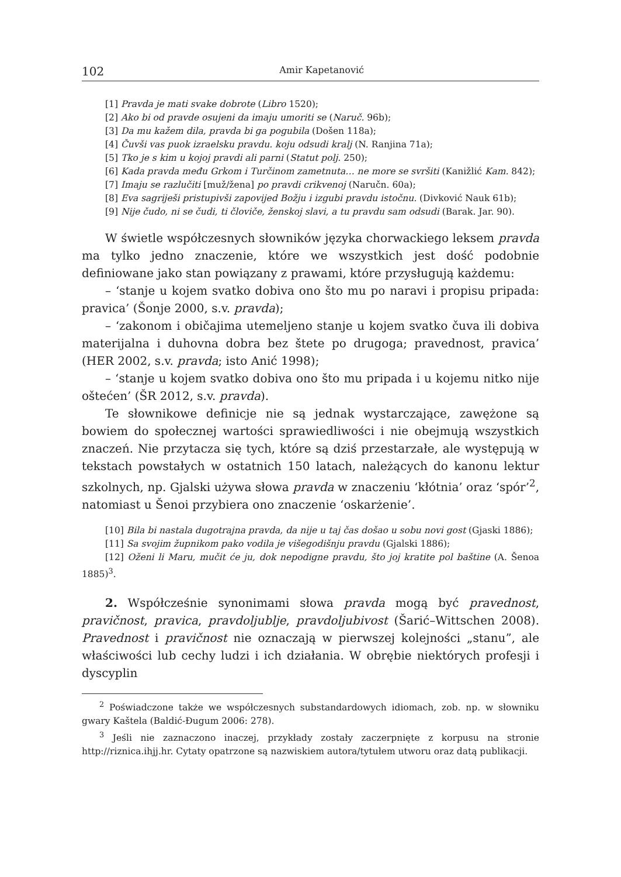102 Amir Kapetanović
[1] Pravda je mati svake dobrote (Libro 1520);
[2] Ako bi od pravde osujeni da imaju umoriti se (Naruč. 96b);
[3] Da mu kažem dila, pravda bi ga pogubila (Došen 118a);
[4] Čuvši vas puok izraelsku pravdu. koju odsudi kralj (N. Ranjina 71a);
[5] Tko je s kim u kojoj pravdi ali parni (Statut polj. 250);
[6] Kada pravda među Grkom i Turčinom zametnuta… ne more se svršiti (Kanižlić Kam. 842);
[7] Imaju se razlučiti [muž/žena] po pravdi crikvenoj (Naručn. 60a);
[8] Eva sagriješi pristupivši zapovijed Božju i izgubi pravdu istočnu. (Divković Nauk 61b);
[9] Nije čudo, ni se čudi, ti človiče, ženskoj slavi, a tu pravdu sam odsudi (Barak. Jar. 90).
W świetle współczesnych słowników języka chorwackiego leksem pravda ma tylko jedno znaczenie, które we wszystkich jest dość podobnie definiowane jako stan powiązany z prawami, które przysługują każdemu:
– ‘stanje u kojem svatko dobiva ono što mu po naravi i propisu pripada: pravica’ (Šonje 2000, s.v. pravda);
– ‘zakonom i običajima utemeljeno stanje u kojem svatko čuva ili dobiva materijalna i duhovna dobra bez štete po drugoga; pravednost, pravica’ (HER 2002, s.v. pravda; isto Anić 1998);
– ‘stanje u kojem svatko dobiva ono što mu pripada i u kojemu nitko nije oštećen’ (ŠR 2012, s.v. pravda).
Te słownikowe definicje nie są jednak wystarczające, zawężone są bowiem do społecznej wartości sprawiedliwości i nie obejmują wszystkich znaczeń. Nie przytacza się tych, które są dziś przestarzałe, ale występują w tekstach powstałych w ostatnich 150 latach, należących do kanonu lektur szkolnych, np. Gjalski używa słowa pravda w znaczeniu ‘kłótnia’ oraz ‘spór’<sup>2</sup>, natomiast u Šenoi przybiera ono znaczenie ‘oskarżenie’.
[10] Bila bi nastala dugotrajna pravda, da nije u taj čas došao u sobu novi gost (Gjaski 1886);
[11] Sa svojim župnikom pako vodila je višegodišnju pravdu (Gjalski 1886);
[12] Oženi li Maru, mučit će ju, dok nepodigne pravdu, što joj kratite pol baštine (A. Šenoa 1885)<sup>3</sup>.
2. Współcześnie synonimami słowa pravda mogą być pravednost, pravičnost, pravica, pravdoljublje, pravdoljubivost (Šarić–Wittschen 2008). Pravednost i pravičnost nie oznaczają w pierwszej kolejności „stanu”, ale właściwości lub cechy ludzi i ich działania. W obrębie niektórych profesji i dyscyplin
<sup>2</sup> Poświadczone także we współczesnych substandardowych idiomach, zob. np. w słowniku gwary Kaštela (Baldić-Đugum 2006: 278).
<sup>3</sup> Jeśli nie zaznaczono inaczej, przykłady zostały zaczerpnięte z korpusu na stronie http://riznica.ihjj.hr. Cytaty opatrzone są nazwiskiem autora/tytułem utworu oraz datą publikacji.